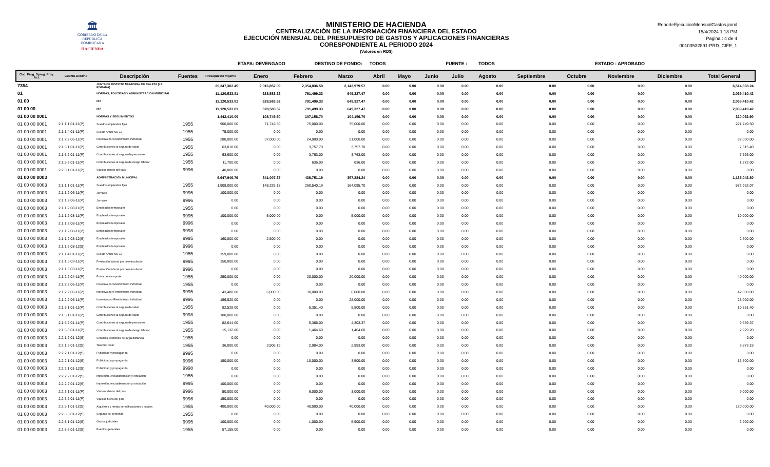🏛
GOBIERNO DE LA
REPÚBLICA
DOMINICANA
HACIENDA
MINISTERIO DE HACIENDA
CENTRALIZACIÓN DE LA INFORMACIÓN FINANCIERA DEL ESTADO
EJECUCIÓN MENSUAL DEL PRESUPUESTO DE GASTOS Y APLICACIONES FINANCIERAS
CORESPONDIENTE AL PERIODO 2024
(Valores en RD$)
ReporteEjecucionMensualGastos.jrxml
15/4/2024 1:18 PM
Pagina : 4 de 4
00103532891-PRD_CIFE_1
ETAPA: DEVENGADO DESTINO DE FONDO: TODOS FUENTE : TODOS ESTADO : APROBADO
| Cod. Prog. Sprog. Proy. Act. | Cuenta-Destino | Descripción | Fuentes | Presupuesto Vigente | Enero | Febrero | Marzo | Abril | Mayo | Junio | Julio | Agosto | Septiembre | Octubre | Noviembre | Diciembre | Total General |
| --- | --- | --- | --- | --- | --- | --- | --- | --- | --- | --- | --- | --- | --- | --- | --- | --- | --- |
| 7354 | | JUNTA DE DISTRITO MUNICIPAL DE CALETA (LA ROMANA) | | 30,347,382.45 | 2,016,852.09 | 2,354,836.58 | 2,142,979.57 | 0.00 | 0.00 | 0.00 | 0.00 | 0.00 | 0.00 | 0.00 | 0.00 | 0.00 | 6,514,668.24 |
| 01 | | NORMAS, POLÍTICAS Y ADMINISTRACIÓN MUNICIPAL | | 11,120,533.81 | 628,583.62 | 791,499.33 | 649,327.47 | 0.00 | 0.00 | 0.00 | 0.00 | 0.00 | 0.00 | 0.00 | 0.00 | 0.00 | 2,069,410.42 |
| 01 00 | | N/A | | 11,120,533.81 | 628,583.62 | 791,499.33 | 649,327.47 | 0.00 | 0.00 | 0.00 | 0.00 | 0.00 | 0.00 | 0.00 | 0.00 | 0.00 | 2,069,410.42 |
| 01 00 00 | | N/A | | 11,120,533.81 | 628,583.62 | 791,499.33 | 649,327.47 | 0.00 | 0.00 | 0.00 | 0.00 | 0.00 | 0.00 | 0.00 | 0.00 | 0.00 | 2,069,410.42 |
| 01 00 00 0001 | | NORMAS Y SEGUIMIENTOS | | 1,442,410.00 | 108,749.50 | 107,156.70 | 104,156.70 | 0.00 | 0.00 | 0.00 | 0.00 | 0.00 | 0.00 | 0.00 | 0.00 | 0.00 | 320,062.90 |
| 01 00 00 0001 | 2.1.1.1.01-11(P) | Sueldos empleados fijos | 1955 | 900,000.00 | 71,749.50 | 75,000.00 | 75,000.00 | 0.00 | 0.00 | 0.00 | 0.00 | 0.00 | 0.00 | 0.00 | 0.00 | 0.00 | 221,749.50 |
| 01 00 00 0001 | 2.1.1.4.01-11(P) | Sueldo Anual No. 13 | 1955 | 75,000.00 | 0.00 | 0.00 | 0.00 | 0.00 | 0.00 | 0.00 | 0.00 | 0.00 | 0.00 | 0.00 | 0.00 | 0.00 | 0.00 |
| 01 00 00 0001 | 2.1.2.2.06-11(P) | Incentivo por Rendimiento Individual | 1955 | 288,000.00 | 37,000.00 | 24,000.00 | 21,000.00 | 0.00 | 0.00 | 0.00 | 0.00 | 0.00 | 0.00 | 0.00 | 0.00 | 0.00 | 82,000.00 |
| 01 00 00 0001 | 2.1.5.1.01-11(P) | Contribuciones al seguro de salud | 1955 | 63,810.00 | 0.00 | 3,757.70 | 3,757.70 | 0.00 | 0.00 | 0.00 | 0.00 | 0.00 | 0.00 | 0.00 | 0.00 | 0.00 | 7,515.40 |
| 01 00 00 0001 | 2.1.5.2.01-11(P) | Contribuciones al seguro de pensiones | 1955 | 63,900.00 | 0.00 | 3,763.00 | 3,763.00 | 0.00 | 0.00 | 0.00 | 0.00 | 0.00 | 0.00 | 0.00 | 0.00 | 0.00 | 7,526.00 |
| 01 00 00 0001 | 2.1.5.3.01-11(P) | Contribuciones al seguro de riesgo laboral | 1955 | 11,700.00 | 0.00 | 636.00 | 636.00 | 0.00 | 0.00 | 0.00 | 0.00 | 0.00 | 0.00 | 0.00 | 0.00 | 0.00 | 1,272.00 |
| 01 00 00 0001 | 2.2.3.1.01-11(P) | Viáticos dentro del país | 9996 | 40,000.00 | 0.00 | 0.00 | 0.00 | 0.00 | 0.00 | 0.00 | 0.00 | 0.00 | 0.00 | 0.00 | 0.00 | 0.00 | 0.00 |
| 01 00 00 0003 | | ADMINISTRACIÓN MUNICIPAL | | 6,647,946.76 | 341,007.37 | 436,751.19 | 357,284.24 | 0.00 | 0.00 | 0.00 | 0.00 | 0.00 | 0.00 | 0.00 | 0.00 | 0.00 | 1,135,042.80 |
| 01 00 00 0003 | 2.1.1.1.01-11(P) | Sueldos empleados fijos | 1955 | 1,908,000.00 | 148,326.18 | 260,540.19 | 164,095.70 | 0.00 | 0.00 | 0.00 | 0.00 | 0.00 | 0.00 | 0.00 | 0.00 | 0.00 | 572,962.07 |
| 01 00 00 0003 | 2.1.1.2.06-11(P) | Jornales | 9995 | 100,000.00 | 0.00 | 0.00 | 0.00 | 0.00 | 0.00 | 0.00 | 0.00 | 0.00 | 0.00 | 0.00 | 0.00 | 0.00 | 0.00 |
| 01 00 00 0003 | 2.1.1.2.06-11(P) | Jornales | 9996 | 0.00 | 0.00 | 0.00 | 0.00 | 0.00 | 0.00 | 0.00 | 0.00 | 0.00 | 0.00 | 0.00 | 0.00 | 0.00 | 0.00 |
| 01 00 00 0003 | 2.1.1.2.08-11(P) | Empleados temporales | 1955 | 0.00 | 0.00 | 0.00 | 0.00 | 0.00 | 0.00 | 0.00 | 0.00 | 0.00 | 0.00 | 0.00 | 0.00 | 0.00 | 0.00 |
| 01 00 00 0003 | 2.1.1.2.08-11(P) | Empleados temporales | 9995 | 100,000.00 | 5,000.00 | 0.00 | 5,000.00 | 0.00 | 0.00 | 0.00 | 0.00 | 0.00 | 0.00 | 0.00 | 0.00 | 0.00 | 10,000.00 |
| 01 00 00 0003 | 2.1.1.2.08-11(P) | Empleados temporales | 9996 | 0.00 | 0.00 | 0.00 | 0.00 | 0.00 | 0.00 | 0.00 | 0.00 | 0.00 | 0.00 | 0.00 | 0.00 | 0.00 | 0.00 |
| 01 00 00 0003 | 2.1.1.2.08-11(P) | Empleados temporales | 9998 | 0.00 | 0.00 | 0.00 | 0.00 | 0.00 | 0.00 | 0.00 | 0.00 | 0.00 | 0.00 | 0.00 | 0.00 | 0.00 | 0.00 |
| 01 00 00 0003 | 2.1.1.2.08-12(S) | Empleados temporales | 9995 | 160,000.00 | 2,500.00 | 0.00 | 0.00 | 0.00 | 0.00 | 0.00 | 0.00 | 0.00 | 0.00 | 0.00 | 0.00 | 0.00 | 2,500.00 |
| 01 00 00 0003 | 2.1.1.2.08-12(S) | Empleados temporales | 9996 | 0.00 | 0.00 | 0.00 | 0.00 | 0.00 | 0.00 | 0.00 | 0.00 | 0.00 | 0.00 | 0.00 | 0.00 | 0.00 | 0.00 |
| 01 00 00 0003 | 2.1.1.4.01-11(P) | Sueldo Anual No. 13 | 1955 | 159,000.00 | 0.00 | 0.00 | 0.00 | 0.00 | 0.00 | 0.00 | 0.00 | 0.00 | 0.00 | 0.00 | 0.00 | 0.00 | 0.00 |
| 01 00 00 0003 | 2.1.1.5.03-11(P) | Prestación laboral por desvinculación | 9995 | 150,000.00 | 0.00 | 0.00 | 0.00 | 0.00 | 0.00 | 0.00 | 0.00 | 0.00 | 0.00 | 0.00 | 0.00 | 0.00 | 0.00 |
| 01 00 00 0003 | 2.1.1.5.03-11(P) | Prestación laboral por desvinculación | 9996 | 0.00 | 0.00 | 0.00 | 0.00 | 0.00 | 0.00 | 0.00 | 0.00 | 0.00 | 0.00 | 0.00 | 0.00 | 0.00 | 0.00 |
| 01 00 00 0003 | 2.1.2.2.04-11(P) | Prima de transporte | 1955 | 250,000.00 | 0.00 | 20,000.00 | 20,000.00 | 0.00 | 0.00 | 0.00 | 0.00 | 0.00 | 0.00 | 0.00 | 0.00 | 0.00 | 40,000.00 |
| 01 00 00 0003 | 2.1.2.2.06-11(P) | Incentivo por Rendimiento Individual | 1955 | 0.00 | 0.00 | 0.00 | 0.00 | 0.00 | 0.00 | 0.00 | 0.00 | 0.00 | 0.00 | 0.00 | 0.00 | 0.00 | 0.00 |
| 01 00 00 0003 | 2.1.2.2.06-11(P) | Incentivo por Rendimiento Individual | 9995 | 43,480.00 | 6,000.00 | 30,000.00 | 6,000.00 | 0.00 | 0.00 | 0.00 | 0.00 | 0.00 | 0.00 | 0.00 | 0.00 | 0.00 | 42,000.00 |
| 01 00 00 0003 | 2.1.2.2.06-11(P) | Incentivo por Rendimiento Individual | 9996 | 156,520.00 | 0.00 | 0.00 | 28,000.00 | 0.00 | 0.00 | 0.00 | 0.00 | 0.00 | 0.00 | 0.00 | 0.00 | 0.00 | 28,000.00 |
| 01 00 00 0003 | 2.1.5.1.01-11(P) | Contribuciones al seguro de salud | 1955 | 82,528.00 | 0.00 | 5,351.40 | 5,500.00 | 0.00 | 0.00 | 0.00 | 0.00 | 0.00 | 0.00 | 0.00 | 0.00 | 0.00 | 10,851.40 |
| 01 00 00 0003 | 2.1.5.1.01-11(P) | Contribuciones al seguro de salud | 9998 | 100,000.00 | 0.00 | 0.00 | 0.00 | 0.00 | 0.00 | 0.00 | 0.00 | 0.00 | 0.00 | 0.00 | 0.00 | 0.00 | 0.00 |
| 01 00 00 0003 | 2.1.5.2.01-11(P) | Contribuciones al seguro de pensiones | 1955 | 82,644.00 | 0.00 | 5,366.00 | 4,303.37 | 0.00 | 0.00 | 0.00 | 0.00 | 0.00 | 0.00 | 0.00 | 0.00 | 0.00 | 9,669.37 |
| 01 00 00 0003 | 2.1.5.3.01-11(P) | Contribuciones al seguro de riesgo laboral | 1955 | 15,132.00 | 0.00 | 1,464.60 | 1,464.60 | 0.00 | 0.00 | 0.00 | 0.00 | 0.00 | 0.00 | 0.00 | 0.00 | 0.00 | 2,929.20 |
| 01 00 00 0003 | 2.2.1.2.01-12(S) | Servicios telefónico de larga distancia | 1955 | 0.00 | 0.00 | 0.00 | 0.00 | 0.00 | 0.00 | 0.00 | 0.00 | 0.00 | 0.00 | 0.00 | 0.00 | 0.00 | 0.00 |
| 01 00 00 0003 | 2.2.1.3.01-12(S) | Teléfono local | 1955 | 36,000.00 | 3,906.19 | 2,984.00 | 2,983.00 | 0.00 | 0.00 | 0.00 | 0.00 | 0.00 | 0.00 | 0.00 | 0.00 | 0.00 | 9,873.19 |
| 01 00 00 0003 | 2.2.2.1.01-12(S) | Publicidad y propaganda | 9995 | 0.00 | 0.00 | 0.00 | 0.00 | 0.00 | 0.00 | 0.00 | 0.00 | 0.00 | 0.00 | 0.00 | 0.00 | 0.00 | 0.00 |
| 01 00 00 0003 | 2.2.2.1.01-12(S) | Publicidad y propaganda | 9996 | 150,000.00 | 0.00 | 10,000.00 | 3,500.00 | 0.00 | 0.00 | 0.00 | 0.00 | 0.00 | 0.00 | 0.00 | 0.00 | 0.00 | 13,500.00 |
| 01 00 00 0003 | 2.2.2.1.01-12(S) | Publicidad y propaganda | 9998 | 0.00 | 0.00 | 0.00 | 0.00 | 0.00 | 0.00 | 0.00 | 0.00 | 0.00 | 0.00 | 0.00 | 0.00 | 0.00 | 0.00 |
| 01 00 00 0003 | 2.2.2.2.01-12(S) | Impresión, encuadernación y rotulación | 1955 | 0.00 | 0.00 | 0.00 | 0.00 | 0.00 | 0.00 | 0.00 | 0.00 | 0.00 | 0.00 | 0.00 | 0.00 | 0.00 | 0.00 |
| 01 00 00 0003 | 2.2.2.2.01-12(S) | Impresión, encuadernación y rotulación | 9995 | 100,000.00 | 0.00 | 0.00 | 0.00 | 0.00 | 0.00 | 0.00 | 0.00 | 0.00 | 0.00 | 0.00 | 0.00 | 0.00 | 0.00 |
| 01 00 00 0003 | 2.2.3.1.01-11(P) | Viáticos dentro del país | 9996 | 50,000.00 | 0.00 | 6,000.00 | 3,000.00 | 0.00 | 0.00 | 0.00 | 0.00 | 0.00 | 0.00 | 0.00 | 0.00 | 0.00 | 9,000.00 |
| 01 00 00 0003 | 2.2.3.2.01-11(P) | Viaticos fuera del país | 9996 | 150,000.00 | 0.00 | 0.00 | 0.00 | 0.00 | 0.00 | 0.00 | 0.00 | 0.00 | 0.00 | 0.00 | 0.00 | 0.00 | 0.00 |
| 01 00 00 0003 | 2.2.5.1.01-12(S) | Alquileres y rentas de edificaciones y locales | 1955 | 480,000.00 | 40,000.00 | 40,000.00 | 40,000.00 | 0.00 | 0.00 | 0.00 | 0.00 | 0.00 | 0.00 | 0.00 | 0.00 | 0.00 | 120,000.00 |
| 01 00 00 0003 | 2.2.6.3.01-12(S) | Seguros de personas | 1955 | 0.00 | 0.00 | 0.00 | 0.00 | 0.00 | 0.00 | 0.00 | 0.00 | 0.00 | 0.00 | 0.00 | 0.00 | 0.00 | 0.00 |
| 01 00 00 0003 | 2.2.8.1.01-12(S) | Gastos judiciales | 9995 | 100,000.00 | 0.00 | 1,000.00 | 5,900.00 | 0.00 | 0.00 | 0.00 | 0.00 | 0.00 | 0.00 | 0.00 | 0.00 | 0.00 | 6,900.00 |
| 01 00 00 0003 | 2.2.8.6.01-12(S) | Eventos generales | 1955 | 57,155.00 | 0.00 | 0.00 | 0.00 | 0.00 | 0.00 | 0.00 | 0.00 | 0.00 | 0.00 | 0.00 | 0.00 | 0.00 | 0.00 |